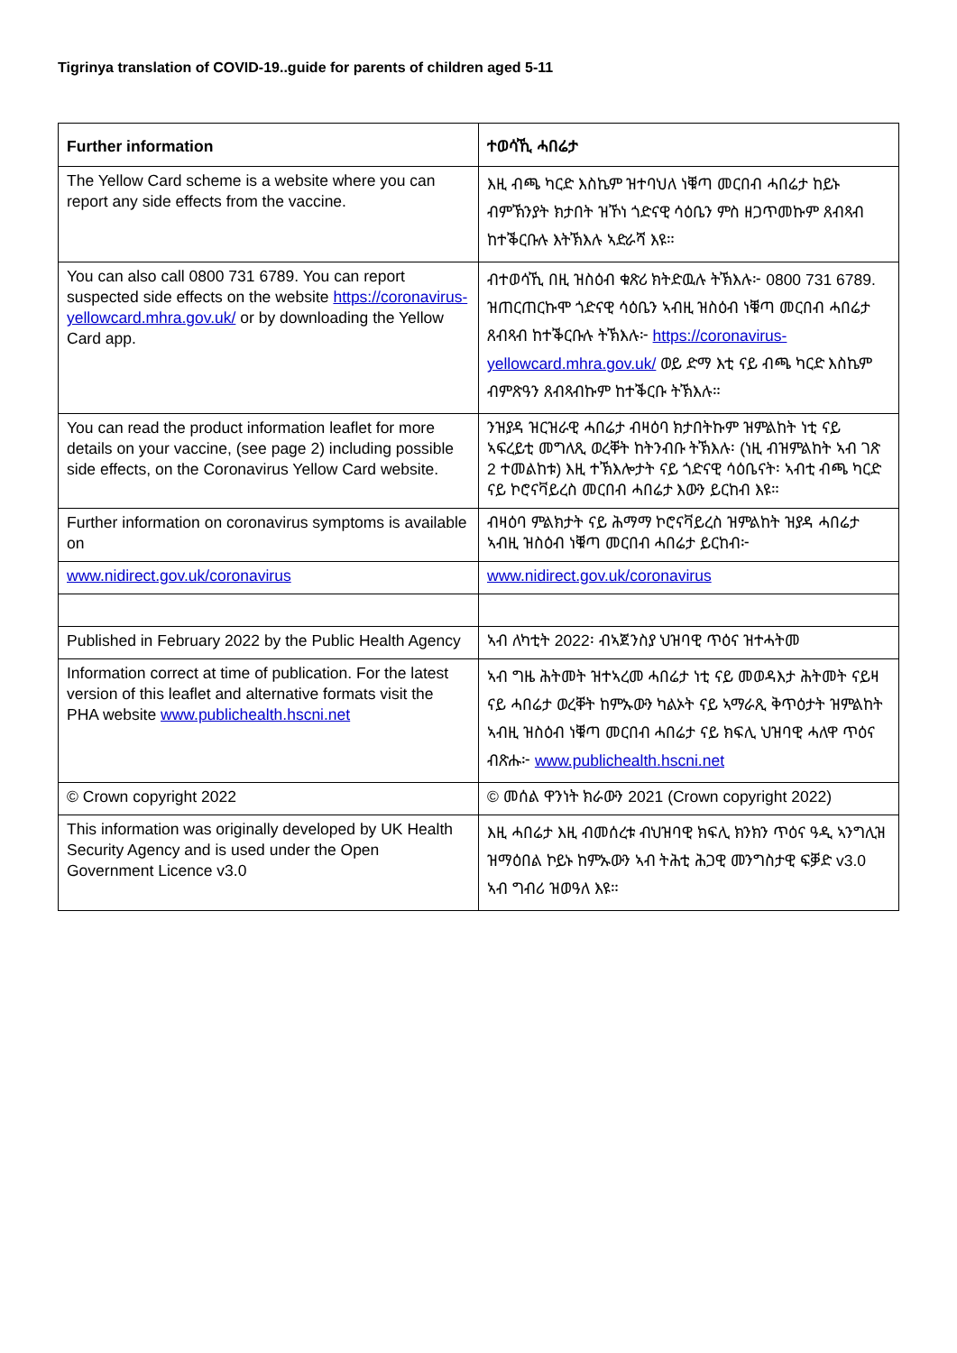Tigrinya translation of COVID-19..guide for parents of children aged 5-11
| Further information | ተወሳኺ ሓበሬታ |
| --- | --- |
| The Yellow Card scheme is a website where you can report any side effects from the vaccine. | እዚ ብጫ ካርድ እስኬም ዝተባህለ ነቑጣ መርበብ ሓበሬታ ከይኑ ብምኽንያት ክታበት ዝኾነ ጎድናዊ ሳዕቤን ምስ ዘጋጥመኩም ጸብጻብ ከተቕርቡሉ እትኽእሉ ኣድራሻ እዩ። |
| You can also call 0800 731 6789. You can report suspected side effects on the website https://coronavirus-yellowcard.mhra.gov.uk/ or by downloading the Yellow Card app. | ብተወሳኺ በዚ ዝስዕብ ቁጽሪ ክትድዉሉ ትኽእሉ፦ 0800 731 6789. ዝጠርጠርኩሞ ጎድናዊ ሳዕቤን ኣብዚ ዝስዕብ ነቑጣ መርበብ ሓበሬታ ጸብጻብ ከተቕርቡሉ ትኽእሉ፦ https://coronavirus-yellowcard.mhra.gov.uk/ ወይ ድማ እቲ ናይ ብጫ ካርድ እስኬም ብምጽዓን ጸብጻብኩም ከተቕርቡ ትኽእሉ። |
| You can read the product information leaflet for more details on your vaccine, (see page 2) including possible side effects, on the Coronavirus Yellow Card website. | ንዝያዳ ዝርዝራዊ ሓበሬታ ብዛዕባ ክታበትኩም ዝምልከት ነቲ ናይ ኣፍረይቲ መግለጺ ወረቐት ከትንብቡ ትኽእሉ፡ (ነዚ ብዝምልከት ኣብ ገጽ 2 ተመልከቱ) እዚ ተኽእሎታት ናይ ጎድናዊ ሳዕቤናት፡ ኣብቲ ብጫ ካርድ ናይ ኮሮናቫይረስ መርበብ ሓበሬታ እውን ይርከብ እዩ። |
| Further information on coronavirus symptoms is available on | ብዛዕባ ምልክታት ናይ ሕማማ ኮሮናቫይረስ ዝምልከት ዝያዳ ሓበሬታ ኣብዚ ዝስዕብ ነቑጣ መርበብ ሓበሬታ ይርከብ፦ |
| www.nidirect.gov.uk/coronavirus | www.nidirect.gov.uk/coronavirus |
| Published in February 2022 by the Public Health Agency | ኣብ ለካቲት 2022፡ ብኣጀንስያ ህዝባዊ ጥዕና ዝተሓትመ |
| Information correct at time of publication. For the latest version of this leaflet and alternative formats visit the PHA website www.publichealth.hscni.net | ኣብ ግዜ ሕትመት ዝተኣረመ ሓበሬታ ነቲ ናይ መወዳእታ ሕትመት ናይዛ ናይ ሓበሬታ ወረቐት ከምኡውን ካልኦት ናይ ኣማራጺ ቅጥዕታት ዝምልከት ኣብዚ ዝስዕብ ነቑጣ መርበብ ሓበሬታ ናይ ክፍሊ ህዝባዊ ሓለዋ ጥዕና ብጽሑ፦ www.publichealth.hscni.net |
| © Crown copyright 2022 | © መሰል ዋንነት ክራውን 2021 (Crown copyright 2022) |
| This information was originally developed by UK Health Security Agency and is used under the Open Government Licence v3.0 | እዚ ሓበሬታ እዚ ብመሰረቱ ብህዝባዊ ክፍሊ ክንክን ጥዕና ዓዲ ኣንግሊዝ ዝማዕበል ኮይኑ ከምኡውን ኣብ ትሕቲ ሕጋዊ መንግስታዊ ፍቓድ v3.0 ኣብ ግብሪ ዝወዓለ እዩ። |